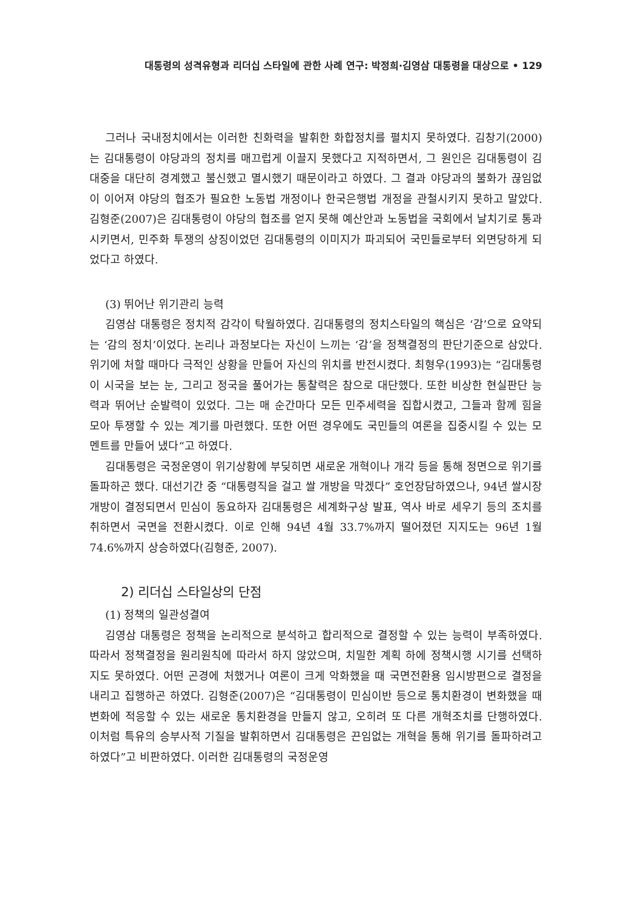대통령의 성격유형과 리더십 스타일에 관한 사례 연구: 박정희·김영삼 대통령을 대상으로 • 129
그러나 국내정치에서는 이러한 친화력을 발휘한 화합정치를 펼치지 못하였다. 김창기(2000)는 김대통령이 야당과의 정치를 매끄럽게 이끌지 못했다고 지적하면서, 그 원인은 김대통령이 김대중을 대단히 경계했고 불신했고 멸시했기 때문이라고 하였다. 그 결과 야당과의 불화가 끊임없이 이어져 야당의 협조가 필요한 노동법 개정이나 한국은행법 개정을 관철시키지 못하고 말았다. 김형준(2007)은 김대통령이 야당의 협조를 얻지 못해 예산안과 노동법을 국회에서 날치기로 통과시키면서, 민주화 투쟁의 상징이었던 김대통령의 이미지가 파괴되어 국민들로부터 외면당하게 되었다고 하였다.
(3) 뛰어난 위기관리 능력
김영삼 대통령은 정치적 감각이 탁월하였다. 김대통령의 정치스타일의 핵심은 ‘감’으로 요약되는 ‘감의 정치’이었다. 논리나 과정보다는 자신이 느끼는 ‘감’을 정책결정의 판단기준으로 삼았다. 위기에 처할 때마다 극적인 상황을 만들어 자신의 위치를 반전시켰다. 최형우(1993)는 “김대통령이 시국을 보는 눈, 그리고 정국을 풀어가는 통찰력은 참으로 대단했다. 또한 비상한 현실판단 능력과 뛰어난 순발력이 있었다. 그는 매 순간마다 모든 민주세력을 집합시켰고, 그들과 함께 힘을 모아 투쟁할 수 있는 계기를 마련했다. 또한 어떤 경우에도 국민들의 여론을 집중시킬 수 있는 모멘트를 만들어 냈다“고 하였다.
김대통령은 국정운영이 위기상황에 부딪히면 새로운 개혁이나 개각 등을 통해 정면으로 위기를 돌파하곤 했다. 대선기간 중 “대통령직을 걸고 쌀 개방을 막겠다” 호언장담하였으나, 94년 쌀시장 개방이 결정되면서 민심이 동요하자 김대통령은 세계화구상 발표, 역사 바로 세우기 등의 조치를 취하면서 국면을 전환시켰다. 이로 인해 94년 4월 33.7%까지 떨어졌던 지지도는 96년 1월 74.6%까지 상승하였다(김형준, 2007).
2) 리더십 스타일상의 단점
(1) 정책의 일관성결여
김영삼 대통령은 정책을 논리적으로 분석하고 합리적으로 결정할 수 있는 능력이 부족하였다. 따라서 정책결정을 원리원칙에 따라서 하지 않았으며, 치밀한 계획 하에 정책시행 시기를 선택하지도 못하였다. 어떤 곤경에 처했거나 여론이 크게 악화했을 때 국면전환용 임시방편으로 결정을 내리고 집행하곤 하였다. 김형준(2007)은 “김대통령이 민심이반 등으로 통치환경이 변화했을 때 변화에 적응할 수 있는 새로운 통치환경을 만들지 않고, 오히려 또 다른 개혁조치를 단행하였다. 이처럼 특유의 승부사적 기질을 발휘하면서 김대통령은 끈임없는 개혁을 통해 위기를 돌파하려고 하였다”고 비판하였다. 이러한 김대통령의 국정운영